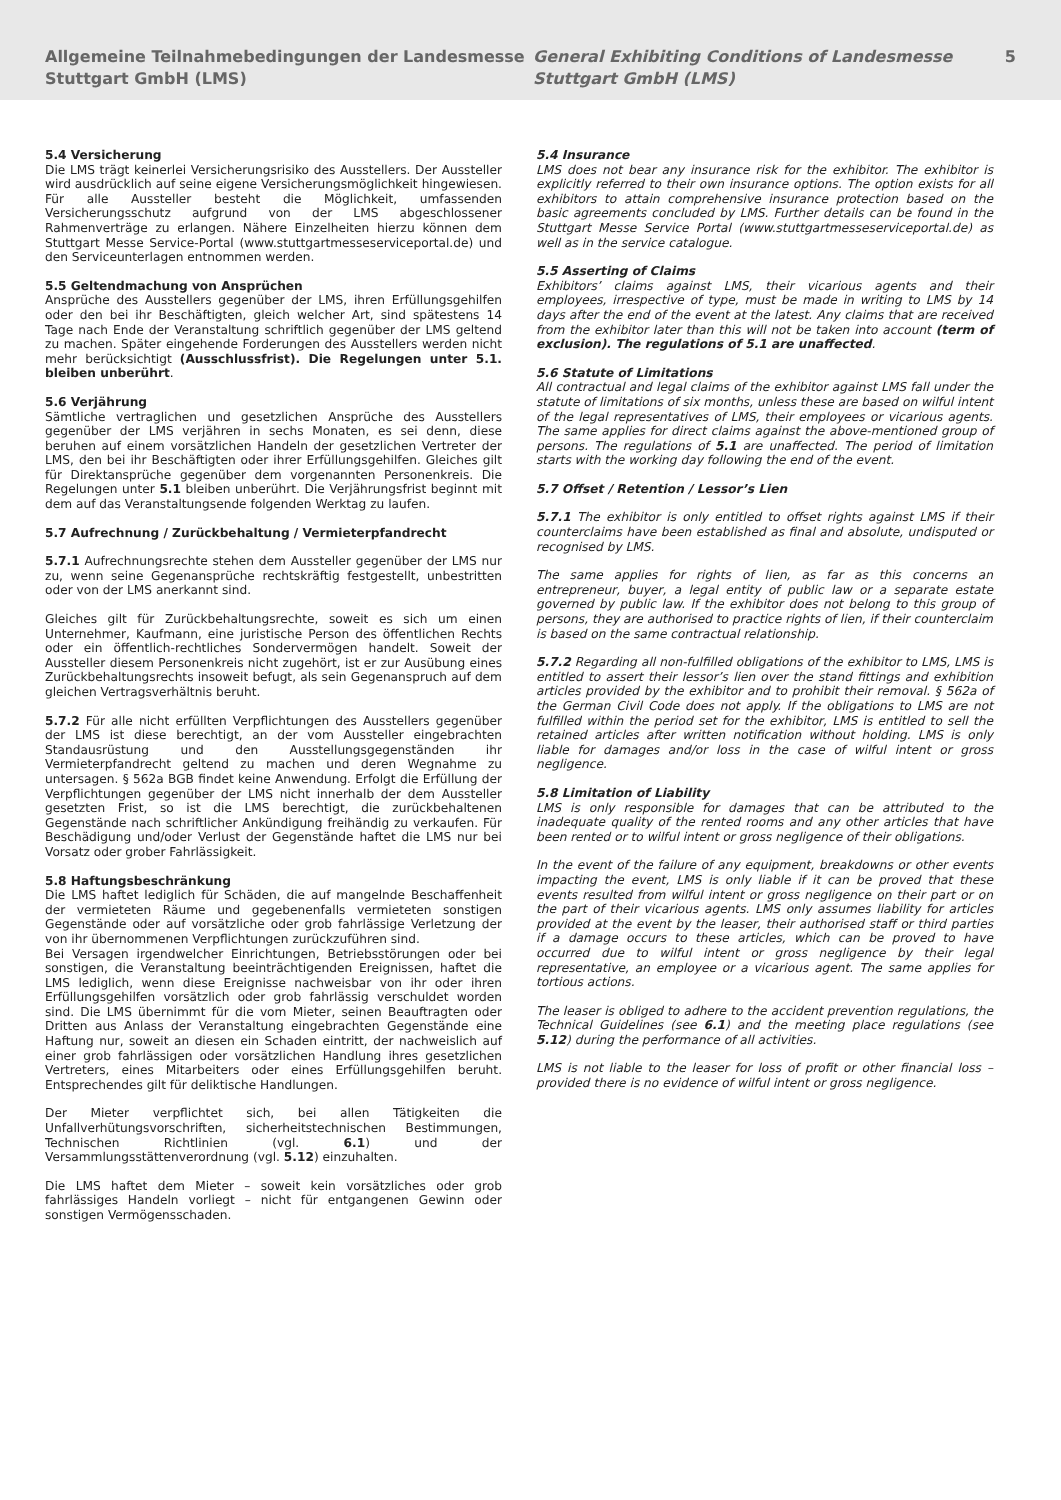Allgemeine Teilnahmebedingungen der Landesmesse Stuttgart GmbH (LMS)
General Exhibiting Conditions of Landesmesse Stuttgart GmbH (LMS)
5
5.4 Versicherung
Die LMS trägt keinerlei Versicherungsrisiko des Ausstellers. Der Aussteller wird ausdrücklich auf seine eigene Versicherungsmöglichkeit hingewiesen. Für alle Aussteller besteht die Möglichkeit, umfassenden Versicherungsschutz aufgrund von der LMS abgeschlossener Rahmenverträge zu erlangen. Nähere Einzelheiten hierzu können dem Stuttgart Messe Service-Portal (www.stuttgartmesseserviceportal.de) und den Serviceunterlagen entnommen werden.
5.5 Geltendmachung von Ansprüchen
Ansprüche des Ausstellers gegenüber der LMS, ihren Erfüllungsgehilfen oder den bei ihr Beschäftigten, gleich welcher Art, sind spätestens 14 Tage nach Ende der Veranstaltung schriftlich gegenüber der LMS geltend zu machen. Später eingehende Forderungen des Ausstellers werden nicht mehr berücksichtigt (Ausschlussfrist). Die Regelungen unter 5.1. bleiben unberührt.
5.6 Verjährung
Sämtliche vertraglichen und gesetzlichen Ansprüche des Ausstellers gegenüber der LMS verjähren in sechs Monaten, es sei denn, diese beruhen auf einem vorsätzlichen Handeln der gesetzlichen Vertreter der LMS, den bei ihr Beschäftigten oder ihrer Erfüllungsgehilfen. Gleiches gilt für Direktansprüche gegenüber dem vorgenannten Personenkreis. Die Regelungen unter 5.1 bleiben unberührt. Die Verjährungsfrist beginnt mit dem auf das Veranstaltungsende folgenden Werktag zu laufen.
5.7 Aufrechnung / Zurückbehaltung / Vermieterpfandrecht
5.7.1 Aufrechnungsrechte stehen dem Aussteller gegenüber der LMS nur zu, wenn seine Gegenansprüche rechtskräftig festgestellt, unbestritten oder von der LMS anerkannt sind.
Gleiches gilt für Zurückbehaltungsrechte, soweit es sich um einen Unternehmer, Kaufmann, eine juristische Person des öffentlichen Rechts oder ein öffentlich-rechtliches Sondervermögen handelt. Soweit der Aussteller diesem Personenkreis nicht zugehört, ist er zur Ausübung eines Zurückbehaltungsrechts insoweit befugt, als sein Gegenanspruch auf dem gleichen Vertragsverhältnis beruht.
5.7.2 Für alle nicht erfüllten Verpflichtungen des Ausstellers gegenüber der LMS ist diese berechtigt, an der vom Aussteller eingebrachten Standausrüstung und den Ausstellungsgegenständen ihr Vermieterpfandrecht geltend zu machen und deren Wegnahme zu untersagen. § 562a BGB findet keine Anwendung. Erfolgt die Erfüllung der Verpflichtungen gegenüber der LMS nicht innerhalb der dem Aussteller gesetzten Frist, so ist die LMS berechtigt, die zurückbehaltenen Gegenstände nach schriftlicher Ankündigung freihändig zu verkaufen. Für Beschädigung und/oder Verlust der Gegenstände haftet die LMS nur bei Vorsatz oder grober Fahrlässigkeit.
5.8 Haftungsbeschränkung
Die LMS haftet lediglich für Schäden, die auf mangelnde Beschaffenheit der vermieteten Räume und gegebenenfalls vermieteten sonstigen Gegenstände oder auf vorsätzliche oder grob fahrlässige Verletzung der von ihr übernommenen Verpflichtungen zurückzuführen sind.
Bei Versagen irgendwelcher Einrichtungen, Betriebsstörungen oder bei sonstigen, die Veranstaltung beeinträchtigenden Ereignissen, haftet die LMS lediglich, wenn diese Ereignisse nachweisbar von ihr oder ihren Erfüllungsgehilfen vorsätzlich oder grob fahrlässig verschuldet worden sind. Die LMS übernimmt für die vom Mieter, seinen Beauftragten oder Dritten aus Anlass der Veranstaltung eingebrachten Gegenstände eine Haftung nur, soweit an diesen ein Schaden eintritt, der nachweislich auf einer grob fahrlässigen oder vorsätzlichen Handlung ihres gesetzlichen Vertreters, eines Mitarbeiters oder eines Erfüllungsgehilfen beruht. Entsprechendes gilt für deliktische Handlungen.
Der Mieter verpflichtet sich, bei allen Tätigkeiten die Unfallverhütungsvorschriften, sicherheitstechnischen Bestimmungen, Technischen Richtlinien (vgl. 6.1) und der Versammlungsstättenverordnung (vgl. 5.12) einzuhalten.
Die LMS haftet dem Mieter – soweit kein vorsätzliches oder grob fahrlässiges Handeln vorliegt – nicht für entgangenen Gewinn oder sonstigen Vermögensschaden.
5.4 Insurance
LMS does not bear any insurance risk for the exhibitor. The exhibitor is explicitly referred to their own insurance options. The option exists for all exhibitors to attain comprehensive insurance protection based on the basic agreements concluded by LMS. Further details can be found in the Stuttgart Messe Service Portal (www.stuttgartmesseserviceportal.de) as well as in the service catalogue.
5.5 Asserting of Claims
Exhibitors’ claims against LMS, their vicarious agents and their employees, irrespective of type, must be made in writing to LMS by 14 days after the end of the event at the latest. Any claims that are received from the exhibitor later than this will not be taken into account (term of exclusion). The regulations of 5.1 are unaffected.
5.6 Statute of Limitations
All contractual and legal claims of the exhibitor against LMS fall under the statute of limitations of six months, unless these are based on wilful intent of the legal representatives of LMS, their employees or vicarious agents. The same applies for direct claims against the above-mentioned group of persons. The regulations of 5.1 are unaffected. The period of limitation starts with the working day following the end of the event.
5.7 Offset / Retention / Lessor’s Lien
5.7.1 The exhibitor is only entitled to offset rights against LMS if their counterclaims have been established as final and absolute, undisputed or recognised by LMS.
The same applies for rights of lien, as far as this concerns an entrepreneur, buyer, a legal entity of public law or a separate estate governed by public law. If the exhibitor does not belong to this group of persons, they are authorised to practice rights of lien, if their counterclaim is based on the same contractual relationship.
5.7.2 Regarding all non-fulfilled obligations of the exhibitor to LMS, LMS is entitled to assert their lessor’s lien over the stand fittings and exhibition articles provided by the exhibitor and to prohibit their removal. § 562a of the German Civil Code does not apply. If the obligations to LMS are not fulfilled within the period set for the exhibitor, LMS is entitled to sell the retained articles after written notification without holding. LMS is only liable for damages and/or loss in the case of wilful intent or gross negligence.
5.8 Limitation of Liability
LMS is only responsible for damages that can be attributed to the inadequate quality of the rented rooms and any other articles that have been rented or to wilful intent or gross negligence of their obligations.
In the event of the failure of any equipment, breakdowns or other events impacting the event, LMS is only liable if it can be proved that these events resulted from wilful intent or gross negligence on their part or on the part of their vicarious agents. LMS only assumes liability for articles provided at the event by the leaser, their authorised staff or third parties if a damage occurs to these articles, which can be proved to have occurred due to wilful intent or gross negligence by their legal representative, an employee or a vicarious agent. The same applies for tortious actions.
The leaser is obliged to adhere to the accident prevention regulations, the Technical Guidelines (see 6.1) and the meeting place regulations (see 5.12) during the performance of all activities.
LMS is not liable to the leaser for loss of profit or other financial loss – provided there is no evidence of wilful intent or gross negligence.